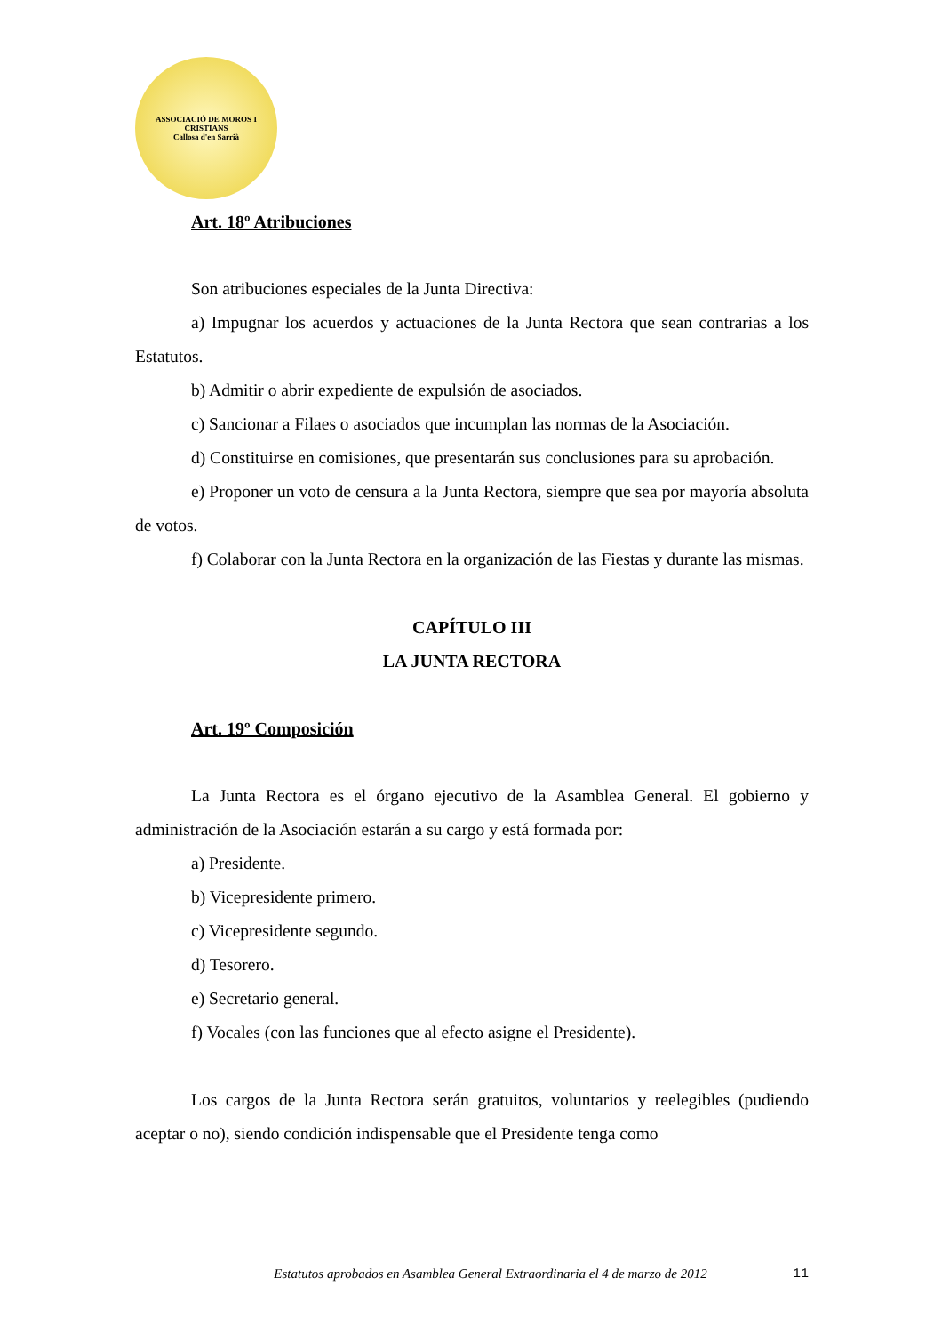ASSOCIACIÓ DE MOROS I CRISTIANS
Callosa d'en Sarrià
Art. 18º Atribuciones
Son atribuciones especiales de la Junta Directiva:
a) Impugnar los acuerdos y actuaciones de la Junta Rectora que sean contrarias a los Estatutos.
b) Admitir o abrir expediente de expulsión de asociados.
c) Sancionar a Filaes o asociados que incumplan las normas de la Asociación.
d) Constituirse en comisiones, que presentarán sus conclusiones para su aprobación.
e) Proponer un voto de censura a la Junta Rectora, siempre que sea por mayoría absoluta de votos.
f) Colaborar con la Junta Rectora en la organización de las Fiestas y durante las mismas.
CAPÍTULO III
LA JUNTA RECTORA
Art. 19º Composición
La Junta Rectora es el órgano ejecutivo de la Asamblea General. El gobierno y administración de la Asociación estarán a su cargo y está formada por:
a) Presidente.
b) Vicepresidente primero.
c) Vicepresidente segundo.
d) Tesorero.
e) Secretario general.
f) Vocales (con las funciones que al efecto asigne el Presidente).
Los cargos de la Junta Rectora serán gratuitos, voluntarios y reelegibles (pudiendo aceptar o no), siendo condición indispensable que el Presidente tenga como
Estatutos aprobados en Asamblea General Extraordinaria el 4 de marzo de 2012 11